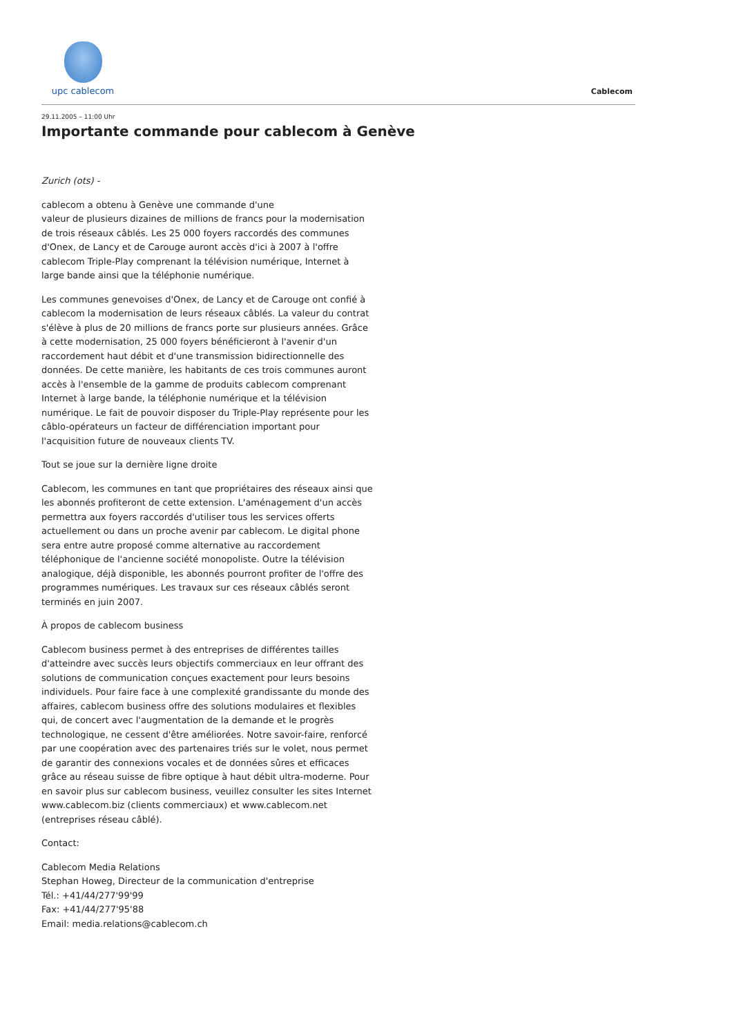upc cablecom
Cablecom
29.11.2005 – 11:00 Uhr
Importante commande pour cablecom à Genève
Zurich (ots) -
cablecom a obtenu à Genève une commande d'une
valeur de plusieurs dizaines de millions de francs pour la modernisation de trois réseaux câblés. Les 25 000 foyers raccordés des communes d'Onex, de Lancy et de Carouge auront accès d'ici à 2007 à l'offre cablecom Triple-Play comprenant la télévision numérique, Internet à large bande ainsi que la téléphonie numérique.
Les communes genevoises d'Onex, de Lancy et de Carouge ont confié à cablecom la modernisation de leurs réseaux câblés. La valeur du contrat s'élève à plus de 20 millions de francs porte sur plusieurs années. Grâce à cette modernisation, 25 000 foyers bénéficieront à l'avenir d'un raccordement haut débit et d'une transmission bidirectionnelle des données. De cette manière, les habitants de ces trois communes auront accès à l'ensemble de la gamme de produits cablecom comprenant Internet à large bande, la téléphonie numérique et la télévision numérique. Le fait de pouvoir disposer du Triple-Play représente pour les câblo-opérateurs un facteur de différenciation important pour l'acquisition future de nouveaux clients TV.
Tout se joue sur la dernière ligne droite
Cablecom, les communes en tant que propriétaires des réseaux ainsi que les abonnés profiteront de cette extension. L'aménagement d'un accès permettra aux foyers raccordés d'utiliser tous les services offerts actuellement ou dans un proche avenir par cablecom. Le digital phone sera entre autre proposé comme alternative au raccordement téléphonique de l'ancienne société monopoliste. Outre la télévision analogique, déjà disponible, les abonnés pourront profiter de l'offre des programmes numériques. Les travaux sur ces réseaux câblés seront terminés en juin 2007.
À propos de cablecom business
Cablecom business permet à des entreprises de différentes tailles d'atteindre avec succès leurs objectifs commerciaux en leur offrant des solutions de communication conçues exactement pour leurs besoins individuels. Pour faire face à une complexité grandissante du monde des affaires, cablecom business offre des solutions modulaires et flexibles qui, de concert avec l'augmentation de la demande et le progrès technologique, ne cessent d'être améliorées. Notre savoir-faire, renforcé par une coopération avec des partenaires triés sur le volet, nous permet de garantir des connexions vocales et de données sûres et efficaces grâce au réseau suisse de fibre optique à haut débit ultra-moderne. Pour en savoir plus sur cablecom business, veuillez consulter les sites Internet www.cablecom.biz (clients commerciaux) et www.cablecom.net (entreprises réseau câblé).
Contact:
Cablecom Media Relations
Stephan Howeg, Directeur de la communication d'entreprise
Tél.: +41/44/277'99'99
Fax: +41/44/277'95'88
Email: media.relations@cablecom.ch